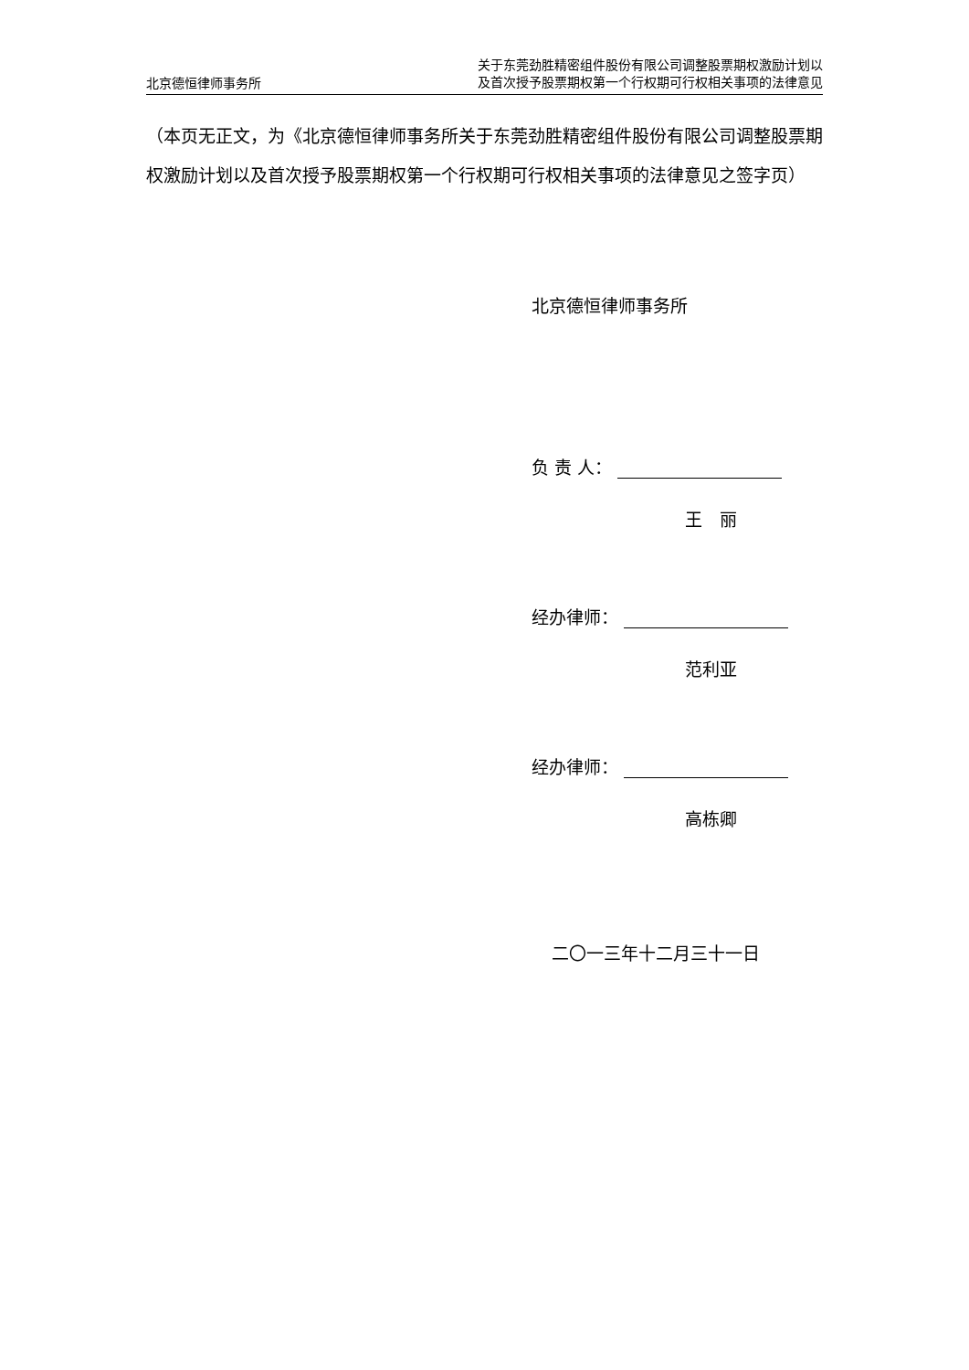北京德恒律师事务所
关于东莞劲胜精密组件股份有限公司调整股票期权激励计划以
及首次授予股票期权第一个行权期可行权相关事项的法律意见
（本页无正文，为《北京德恒律师事务所关于东莞劲胜精密组件股份有限公司调整股票期权激励计划以及首次授予股票期权第一个行权期可行权相关事项的法律意见之签字页）
北京德恒律师事务所
负 责 人：
王　丽
经办律师：
范利亚
经办律师：
高栋卿
二〇一三年十二月三十一日